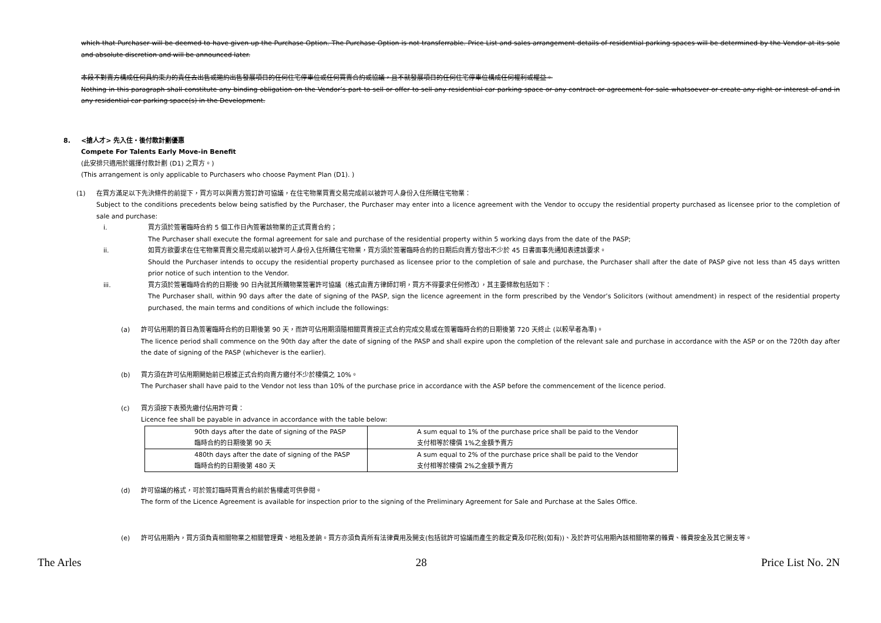which that Purchaser will be deemed to have given up the Purchase Option. The Purchase Option is not transferrable. Price List and sales arrangement details of residential parking spaces will be determined by the Vendor at its sole and absolute discretion and will be announced later.
本段不對賣方構成任何具約束力的責任去出售或邀約出售發展項目的任何住宅停車位或任何買賣合約或協議，且不就發展項目的任何住宅停車位構成任何權利或權益。
Nothing in this paragraph shall constitute any binding obligation on the Vendor’s part to sell or offer to sell any residential car parking space or any contract or agreement for sale whatsoever or create any right or interest of and in any residential car parking space(s) in the Development.
8. <搶人才> 先入住・後付款計劃優惠
Compete For Talents Early Move-in Benefit
(此安排只適用於選擇付款計劃 (D1) 之買方。)
(This arrangement is only applicable to Purchasers who choose Payment Plan (D1). )
(1) 在買方滿足以下先決條件的前提下，買方可以與賣方簽訂許可協議，在住宅物業買賣交易完成前以被許可人身份入住所購住宅物業：
Subject to the conditions precedents below being satisfied by the Purchaser, the Purchaser may enter into a licence agreement with the Vendor to occupy the residential property purchased as licensee prior to the completion of sale and purchase:
i. 買方須於簽署臨時合約 5 個工作日內簽署該物業的正式買賣合約；
The Purchaser shall execute the formal agreement for sale and purchase of the residential property within 5 working days from the date of the PASP;
ii. 如買方欲要求在住宅物業買賣交易完成前以被許可人身份入住所購住宅物業，買方須於簽署臨時合約的日期后向賣方發出不少於 45 日書面事先通知表達該要求。
Should the Purchaser intends to occupy the residential property purchased as licensee prior to the completion of sale and purchase, the Purchaser shall after the date of PASP give not less than 45 days written prior notice of such intention to the Vendor.
iii. 買方須於簽署臨時合約的日期後 90 日內就其所購物業簽署許可協議（格式由賣方律師訂明，買方不得要求任何修改），其主要條款包括如下：
The Purchaser shall, within 90 days after the date of signing of the PASP, sign the licence agreement in the form prescribed by the Vendor’s Solicitors (without amendment) in respect of the residential property purchased, the main terms and conditions of which include the followings:
(a) 許可佔用期的首日為簽署臨時合約的日期後第 90 天，而許可佔用期須隨相關買賣按正式合約完成交易或在簽署臨時合約的日期後第 720 天終止 (以較早者為準)。
The licence period shall commence on the 90th day after the date of signing of the PASP and shall expire upon the completion of the relevant sale and purchase in accordance with the ASP or on the 720th day after the date of signing of the PASP (whichever is the earlier).
(b) 買方須在許可佔用期開始前已根據正式合約向賣方繳付不少於樓價之 10%。
The Purchaser shall have paid to the Vendor not less than 10% of the purchase price in accordance with the ASP before the commencement of the licence period.
(c) 買方須按下表預先繳付佔用許可費：
Licence fee shall be payable in advance in accordance with the table below:
| 90th days after the date of signing of the PASP 臨時合約的日期後第 90 天 | A sum equal to 1% of the purchase price shall be paid to the Vendor 支付相等於樓價 1%之金額予賣方 |
| 480th days after the date of signing of the PASP 臨時合約的日期後第 480 天 | A sum equal to 2% of the purchase price shall be paid to the Vendor 支付相等於樓價 2%之金額予賣方 |
(d) 許可協議的格式，可於簽訂臨時買賣合約前於售樓處可供參閱。
The form of the Licence Agreement is available for inspection prior to the signing of the Preliminary Agreement for Sale and Purchase at the Sales Office.
(e) 許可佔用期內，買方須負責相關物業之相關管理費、地租及差餉。買方亦須負責所有法律費用及開支(包括就許可協議而產生的裁定費及印花稅(如有))、及於許可佔用期內該相關物業的雜費、雜費按金及其它開支等。
The Arles 28 Price List No. 2N